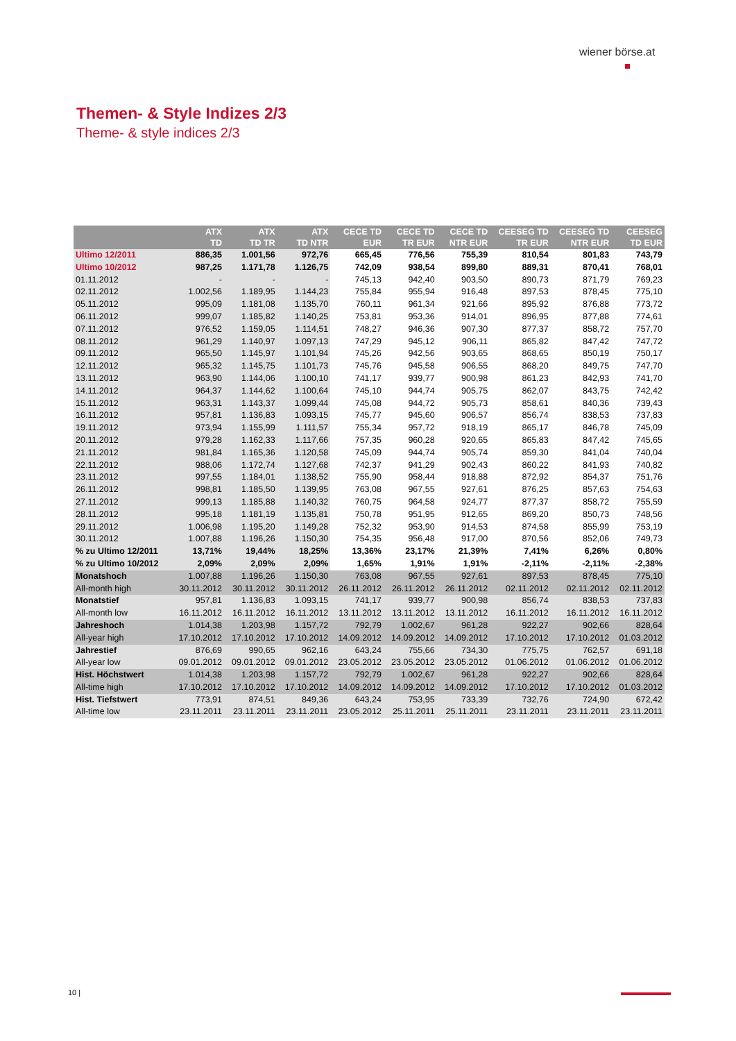wiener börse.at
Themen- & Style Indizes 2/3
Theme- & style indices 2/3
| | ATX TD | ATX TD TR | ATX TD NTR | CECE TD EUR | CECE TD TR EUR | CECE TD NTR EUR | CEESEG TD TR EUR | CEESEG TD NTR EUR | CEESEG TD EUR |
| --- | --- | --- | --- | --- | --- | --- | --- | --- | --- |
| Ultimo 12/2011 | 886,35 | 1.001,56 | 972,76 | 665,45 | 776,56 | 755,39 | 810,54 | 801,83 | 743,79 |
| Ultimo 10/2012 | 987,25 | 1.171,78 | 1.126,75 | 742,09 | 938,54 | 899,80 | 889,31 | 870,41 | 768,01 |
| 01.11.2012 | - | - | - | 745,13 | 942,40 | 903,50 | 890,73 | 871,79 | 769,23 |
| 02.11.2012 | 1.002,56 | 1.189,95 | 1.144,23 | 755,84 | 955,94 | 916,48 | 897,53 | 878,45 | 775,10 |
| 05.11.2012 | 995,09 | 1.181,08 | 1.135,70 | 760,11 | 961,34 | 921,66 | 895,92 | 876,88 | 773,72 |
| 06.11.2012 | 999,07 | 1.185,82 | 1.140,25 | 753,81 | 953,36 | 914,01 | 896,95 | 877,88 | 774,61 |
| 07.11.2012 | 976,52 | 1.159,05 | 1.114,51 | 748,27 | 946,36 | 907,30 | 877,37 | 858,72 | 757,70 |
| 08.11.2012 | 961,29 | 1.140,97 | 1.097,13 | 747,29 | 945,12 | 906,11 | 865,82 | 847,42 | 747,72 |
| 09.11.2012 | 965,50 | 1.145,97 | 1.101,94 | 745,26 | 942,56 | 903,65 | 868,65 | 850,19 | 750,17 |
| 12.11.2012 | 965,32 | 1.145,75 | 1.101,73 | 745,76 | 945,58 | 906,55 | 868,20 | 849,75 | 747,70 |
| 13.11.2012 | 963,90 | 1.144,06 | 1.100,10 | 741,17 | 939,77 | 900,98 | 861,23 | 842,93 | 741,70 |
| 14.11.2012 | 964,37 | 1.144,62 | 1.100,64 | 745,10 | 944,74 | 905,75 | 862,07 | 843,75 | 742,42 |
| 15.11.2012 | 963,31 | 1.143,37 | 1.099,44 | 745,08 | 944,72 | 905,73 | 858,61 | 840,36 | 739,43 |
| 16.11.2012 | 957,81 | 1.136,83 | 1.093,15 | 745,77 | 945,60 | 906,57 | 856,74 | 838,53 | 737,83 |
| 19.11.2012 | 973,94 | 1.155,99 | 1.111,57 | 755,34 | 957,72 | 918,19 | 865,17 | 846,78 | 745,09 |
| 20.11.2012 | 979,28 | 1.162,33 | 1.117,66 | 757,35 | 960,28 | 920,65 | 865,83 | 847,42 | 745,65 |
| 21.11.2012 | 981,84 | 1.165,36 | 1.120,58 | 745,09 | 944,74 | 905,74 | 859,30 | 841,04 | 740,04 |
| 22.11.2012 | 988,06 | 1.172,74 | 1.127,68 | 742,37 | 941,29 | 902,43 | 860,22 | 841,93 | 740,82 |
| 23.11.2012 | 997,55 | 1.184,01 | 1.138,52 | 755,90 | 958,44 | 918,88 | 872,92 | 854,37 | 751,76 |
| 26.11.2012 | 998,81 | 1.185,50 | 1.139,95 | 763,08 | 967,55 | 927,61 | 876,25 | 857,63 | 754,63 |
| 27.11.2012 | 999,13 | 1.185,88 | 1.140,32 | 760,75 | 964,58 | 924,77 | 877,37 | 858,72 | 755,59 |
| 28.11.2012 | 995,18 | 1.181,19 | 1.135,81 | 750,78 | 951,95 | 912,65 | 869,20 | 850,73 | 748,56 |
| 29.11.2012 | 1.006,98 | 1.195,20 | 1.149,28 | 752,32 | 953,90 | 914,53 | 874,58 | 855,99 | 753,19 |
| 30.11.2012 | 1.007,88 | 1.196,26 | 1.150,30 | 754,35 | 956,48 | 917,00 | 870,56 | 852,06 | 749,73 |
| % zu Ultimo 12/2011 | 13,71% | 19,44% | 18,25% | 13,36% | 23,17% | 21,39% | 7,41% | 6,26% | 0,80% |
| % zu Ultimo 10/2012 | 2,09% | 2,09% | 2,09% | 1,65% | 1,91% | 1,91% | -2,11% | -2,11% | -2,38% |
| Monatshoch | 1.007,88 | 1.196,26 | 1.150,30 | 763,08 | 967,55 | 927,61 | 897,53 | 878,45 | 775,10 |
| All-month high | 30.11.2012 | 30.11.2012 | 30.11.2012 | 26.11.2012 | 26.11.2012 | 26.11.2012 | 02.11.2012 | 02.11.2012 | 02.11.2012 |
| Monatstief | 957,81 | 1.136,83 | 1.093,15 | 741,17 | 939,77 | 900,98 | 856,74 | 838,53 | 737,83 |
| All-month low | 16.11.2012 | 16.11.2012 | 16.11.2012 | 13.11.2012 | 13.11.2012 | 13.11.2012 | 16.11.2012 | 16.11.2012 | 16.11.2012 |
| Jahreshoch | 1.014,38 | 1.203,98 | 1.157,72 | 792,79 | 1.002,67 | 961,28 | 922,27 | 902,66 | 828,64 |
| All-year high | 17.10.2012 | 17.10.2012 | 17.10.2012 | 14.09.2012 | 14.09.2012 | 14.09.2012 | 17.10.2012 | 17.10.2012 | 01.03.2012 |
| Jahrestief | 876,69 | 990,65 | 962,16 | 643,24 | 755,66 | 734,30 | 775,75 | 762,57 | 691,18 |
| All-year low | 09.01.2012 | 09.01.2012 | 09.01.2012 | 23.05.2012 | 23.05.2012 | 23.05.2012 | 01.06.2012 | 01.06.2012 | 01.06.2012 |
| Hist. Höchstwert | 1.014,38 | 1.203,98 | 1.157,72 | 792,79 | 1.002,67 | 961,28 | 922,27 | 902,66 | 828,64 |
| All-time high | 17.10.2012 | 17.10.2012 | 17.10.2012 | 14.09.2012 | 14.09.2012 | 14.09.2012 | 17.10.2012 | 17.10.2012 | 01.03.2012 |
| Hist. Tiefstwert | 773,91 | 874,51 | 849,36 | 643,24 | 753,95 | 733,39 | 732,76 | 724,90 | 672,42 |
| All-time low | 23.11.2011 | 23.11.2011 | 23.11.2011 | 23.05.2012 | 25.11.2011 | 25.11.2011 | 23.11.2011 | 23.11.2011 | 23.11.2011 |
10 |